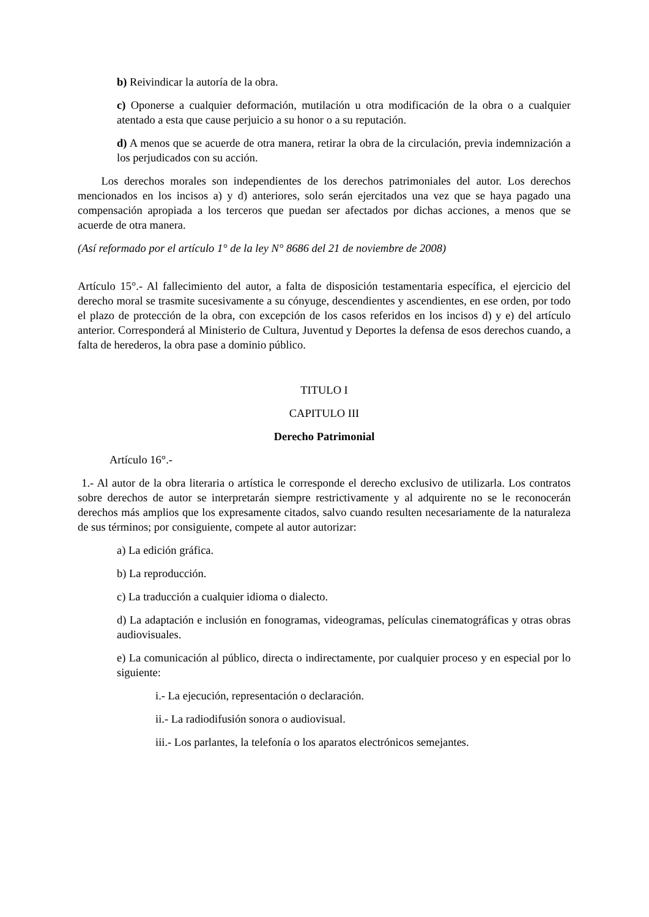b) Reivindicar la autoría de la obra.
c) Oponerse a cualquier deformación, mutilación u otra modificación de la obra o a cualquier atentado a esta que cause perjuicio a su honor o a su reputación.
d) A menos que se acuerde de otra manera, retirar la obra de la circulación, previa indemnización a los perjudicados con su acción.
Los derechos morales son independientes de los derechos patrimoniales del autor. Los derechos mencionados en los incisos a) y d) anteriores, solo serán ejercitados una vez que se haya pagado una compensación apropiada a los terceros que puedan ser afectados por dichas acciones, a menos que se acuerde de otra manera.
(Así reformado por el artículo 1° de la ley N° 8686 del 21 de noviembre de 2008)
Artículo 15°.- Al fallecimiento del autor, a falta de disposición testamentaria específica, el ejercicio del derecho moral se trasmite sucesivamente a su cónyuge, descendientes y ascendientes, en ese orden, por todo el plazo de protección de la obra, con excepción de los casos referidos en los incisos d) y e) del artículo anterior. Corresponderá al Ministerio de Cultura, Juventud y Deportes la defensa de esos derechos cuando, a falta de herederos, la obra pase a dominio público.
TITULO I
CAPITULO III
Derecho Patrimonial
Artículo 16°.-
1.- Al autor de la obra literaria o artística le corresponde el derecho exclusivo de utilizarla. Los contratos sobre derechos de autor se interpretarán siempre restrictivamente y al adquirente no se le reconocerán derechos más amplios que los expresamente citados, salvo cuando resulten necesariamente de la naturaleza de sus términos; por consiguiente, compete al autor autorizar:
a) La edición gráfica.
b) La reproducción.
c) La traducción a cualquier idioma o dialecto.
d) La adaptación e inclusión en fonogramas, videogramas, películas cinematográficas y otras obras audiovisuales.
e) La comunicación al público, directa o indirectamente, por cualquier proceso y en especial por lo siguiente:
i.- La ejecución, representación o declaración.
ii.- La radiodifusión sonora o audiovisual.
iii.- Los parlantes, la telefonía o los aparatos electrónicos semejantes.